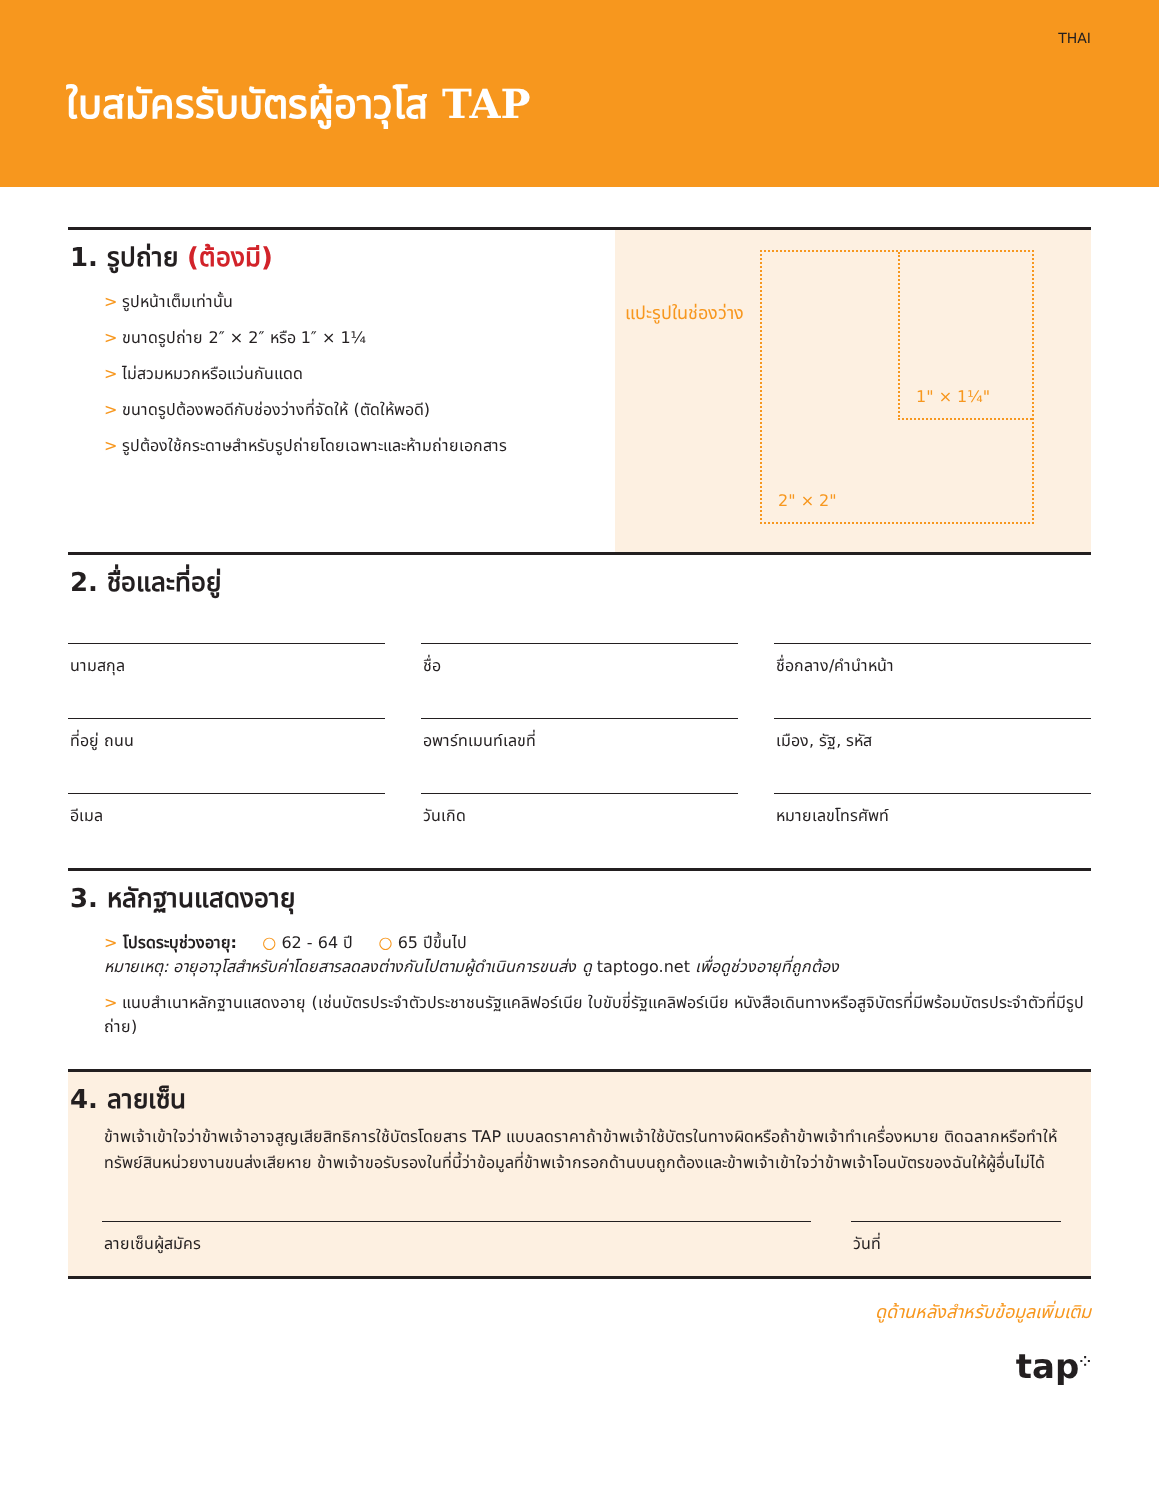THAI
ใบสมัครรับบัตรผู้อาวุโส TAP
1. รูปถ่าย (ต้องมี)
> รูปหน้าเต็มเท่านั้น
> ขนาดรูปถ่าย 2″ × 2″ หรือ 1″ × 1¼
> ไม่สวมหมวกหรือแว่นกันแดด
> ขนาดรูปต้องพอดีกับช่องว่างที่จัดให้ (ตัดให้พอดี)
> รูปต้องใช้กระดาษสำหรับรูปถ่ายโดยเฉพาะและห้ามถ่ายเอกสาร
แปะรูปในช่องว่าง
1" × 1¼"
2" × 2"
2. ชื่อและที่อยู่
นามสกุล
ชื่อ
ชื่อกลาง/คำนำหน้า
ที่อยู่ ถนน
อพาร์ทเมนท์เลขที่
เมือง, รัฐ, รหัส
อีเมล
วันเกิด
หมายเลขโทรศัพท์
3. หลักฐานแสดงอายุ
> โปรดระบุช่วงอายุ: ○ 62 - 64 ปี ○ 65 ปีขึ้นไป
หมายเหตุ: อายุอาวุโสสำหรับค่าโดยสารลดลงต่างกันไปตามผู้ดำเนินการขนส่ง ดู taptogo.net เพื่อดูช่วงอายุที่ถูกต้อง
> แนบสำเนาหลักฐานแสดงอายุ (เช่นบัตรประจำตัวประชาชนรัฐแคลิฟอร์เนีย ใบขับขี่รัฐแคลิฟอร์เนีย หนังสือเดินทางหรือสูจิบัตรที่มีพร้อมบัตรประจำตัวที่มีรูปถ่าย)
4. ลายเซ็น
ข้าพเจ้าเข้าใจว่าข้าพเจ้าอาจสูญเสียสิทธิการใช้บัตรโดยสาร TAP แบบลดราคาถ้าข้าพเจ้าใช้บัตรในทางผิดหรือถ้าข้าพเจ้าทำเครื่องหมาย ติดฉลากหรือทำให้ทรัพย์สินหน่วยงานขนส่งเสียหาย ข้าพเจ้าขอรับรองในที่นี้ว่าข้อมูลที่ข้าพเจ้ากรอกด้านบนถูกต้องและข้าพเจ้าเข้าใจว่าข้าพเจ้าโอนบัตรของฉันให้ผู้อื่นไม่ได้
ลายเซ็นผู้สมัคร วันที่
ดูด้านหลังสำหรับข้อมูลเพิ่มเติม
tap<sup>⁘</sup>